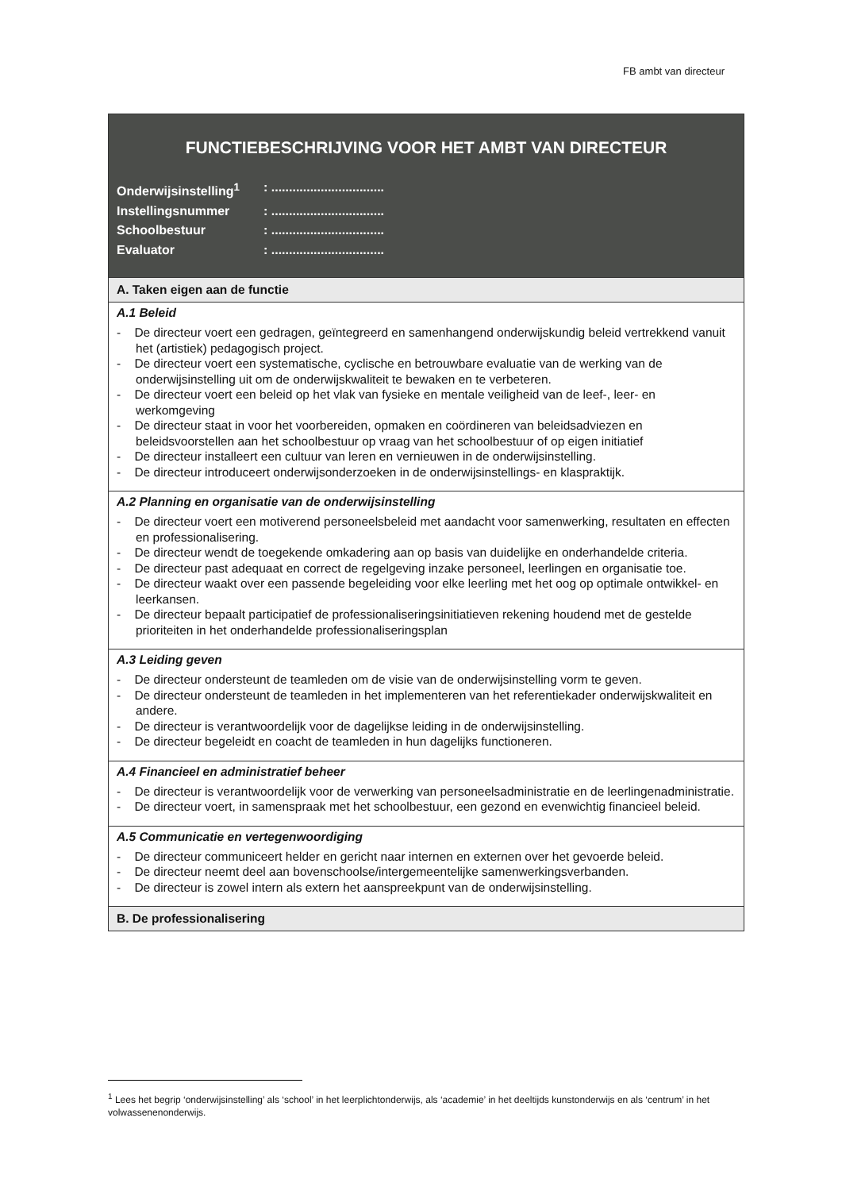FB ambt van directeur
| FUNCTIEBESCHRIJVING VOOR HET AMBT VAN DIRECTEUR Onderwijsinstelling<sup>1</sup> : ................................ Instellingsnummer : ................................ Schoolbestuur : ................................ Evaluator : ................................ |
| A. Taken eigen aan de functie |
| A.1 Beleid - De directeur voert een gedragen, geïntegreerd en samenhangend onderwijskundig beleid vertrekkend vanuit het (artistiek) pedagogisch project. - De directeur voert een systematische, cyclische en betrouwbare evaluatie van de werking van de onderwijsinstelling uit om de onderwijskwaliteit te bewaken en te verbeteren. - De directeur voert een beleid op het vlak van fysieke en mentale veiligheid van de leef-, leer- en werkomgeving - De directeur staat in voor het voorbereiden, opmaken en coördineren van beleidsadviezen en beleidsvoorstellen aan het schoolbestuur op vraag van het schoolbestuur of op eigen initiatief - De directeur installeert een cultuur van leren en vernieuwen in de onderwijsinstelling. - De directeur introduceert onderwijsonderzoeken in de onderwijsinstellings- en klaspraktijk. |
| A.2 Planning en organisatie van de onderwijsinstelling - De directeur voert een motiverend personeelsbeleid met aandacht voor samenwerking, resultaten en effecten en professionalisering. - De directeur wendt de toegekende omkadering aan op basis van duidelijke en onderhandelde criteria. - De directeur past adequaat en correct de regelgeving inzake personeel, leerlingen en organisatie toe. - De directeur waakt over een passende begeleiding voor elke leerling met het oog op optimale ontwikkel- en leerkansen. - De directeur bepaalt participatief de professionaliseringsinitiatieven rekening houdend met de gestelde prioriteiten in het onderhandelde professionaliseringsplan |
| A.3 Leiding geven - De directeur ondersteunt de teamleden om de visie van de onderwijsinstelling vorm te geven. - De directeur ondersteunt de teamleden in het implementeren van het referentiekader onderwijskwaliteit en andere. - De directeur is verantwoordelijk voor de dagelijkse leiding in de onderwijsinstelling. - De directeur begeleidt en coacht de teamleden in hun dagelijks functioneren. |
| A.4 Financieel en administratief beheer - De directeur is verantwoordelijk voor de verwerking van personeelsadministratie en de leerlingenadministratie. - De directeur voert, in samenspraak met het schoolbestuur, een gezond en evenwichtig financieel beleid. |
| A.5 Communicatie en vertegenwoordiging - De directeur communiceert helder en gericht naar internen en externen over het gevoerde beleid. - De directeur neemt deel aan bovenschoolse/intergemeentelijke samenwerkingsverbanden. - De directeur is zowel intern als extern het aanspreekpunt van de onderwijsinstelling. |
| B. De professionalisering |
<sup>1</sup> Lees het begrip ‘onderwijsinstelling’ als ‘school’ in het leerplichtonderwijs, als ‘academie’ in het deeltijds kunstonderwijs en als ‘centrum’ in het volwassenenonderwijs.